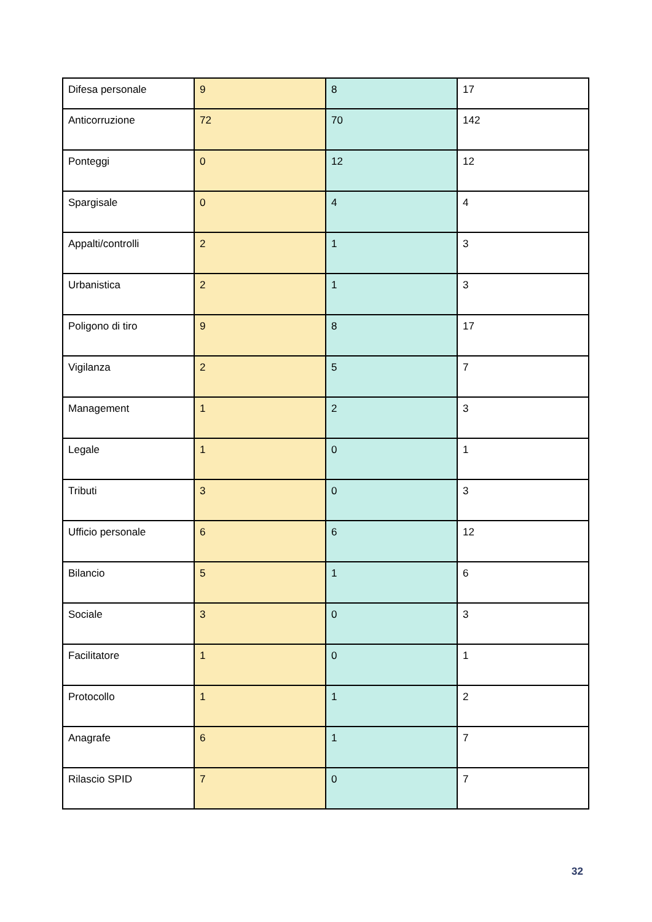| Difesa personale | 9 | 8 | 17 |
| Anticorruzione | 72 | 70 | 142 |
| Ponteggi | 0 | 12 | 12 |
| Spargisale | 0 | 4 | 4 |
| Appalti/controlli | 2 | 1 | 3 |
| Urbanistica | 2 | 1 | 3 |
| Poligono di tiro | 9 | 8 | 17 |
| Vigilanza | 2 | 5 | 7 |
| Management | 1 | 2 | 3 |
| Legale | 1 | 0 | 1 |
| Tributi | 3 | 0 | 3 |
| Ufficio personale | 6 | 6 | 12 |
| Bilancio | 5 | 1 | 6 |
| Sociale | 3 | 0 | 3 |
| Facilitatore | 1 | 0 | 1 |
| Protocollo | 1 | 1 | 2 |
| Anagrafe | 6 | 1 | 7 |
| Rilascio SPID | 7 | 0 | 7 |
32